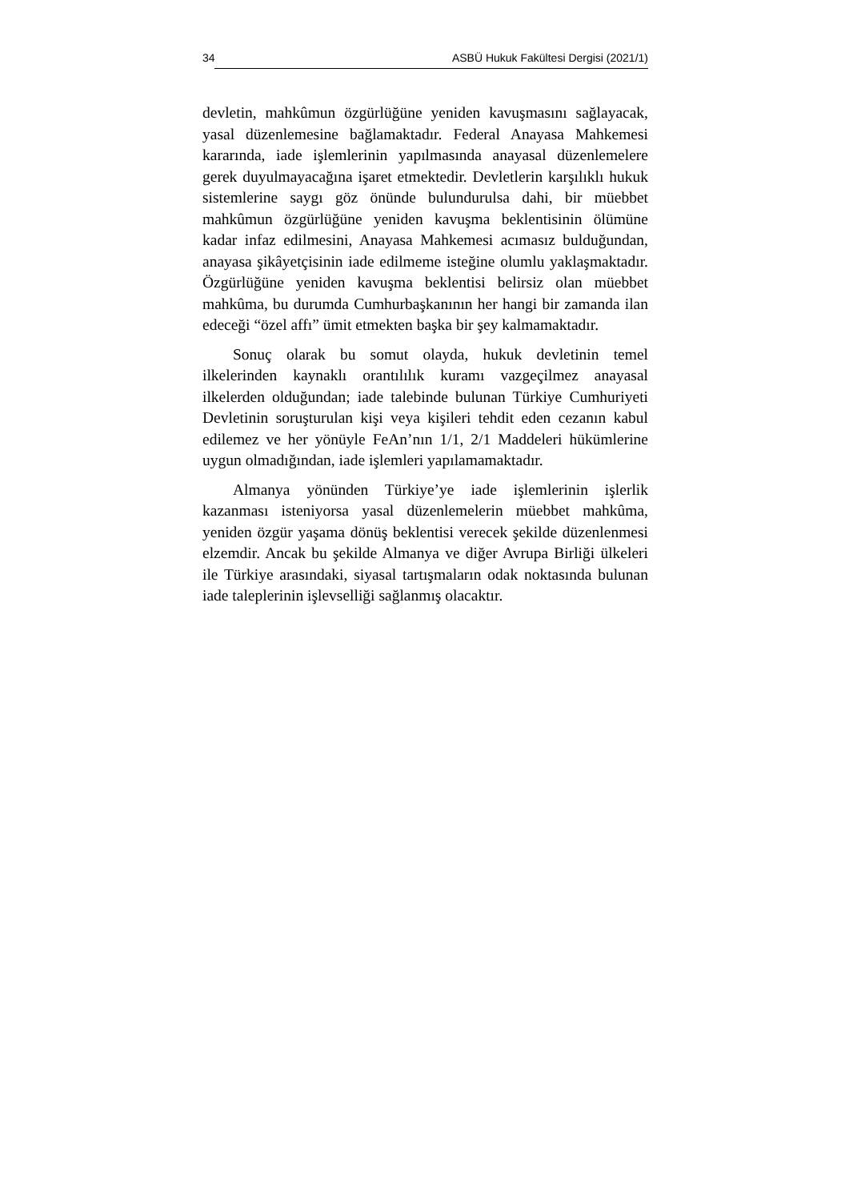34 ASBÜ Hukuk Fakültesi Dergisi (2021/1)
devletin, mahkûmun özgürlüğüne yeniden kavuşmasını sağlayacak, yasal düzenlemesine bağlamaktadır. Federal Anayasa Mahkemesi kararında, iade işlemlerinin yapılmasında anayasal düzenlemelere gerek duyulmayacağına işaret etmektedir. Devletlerin karşılıklı hukuk sistemlerine saygı göz önünde bulundurulsa dahi, bir müebbet mahkûmun özgürlüğüne yeniden kavuşma beklentisinin ölümüne kadar infaz edilmesini, Anayasa Mahkemesi acımasız bulduğundan, anayasa şikâyetçisinin iade edilmeme isteğine olumlu yaklaşmaktadır. Özgürlüğüne yeniden kavuşma beklentisi belirsiz olan müebbet mahkûma, bu durumda Cumhurbaşkanının her hangi bir zamanda ilan edeceği “özel affı” ümit etmekten başka bir şey kalmamaktadır.
Sonuç olarak bu somut olayda, hukuk devletinin temel ilkelerinden kaynaklı orantılılık kuramı vazgeçilmez anayasal ilkelerden olduğundan; iade talebinde bulunan Türkiye Cumhuriyeti Devletinin soruşturulan kişi veya kişileri tehdit eden cezanın kabul edilemez ve her yönüyle FeAn’nın 1/1, 2/1 Maddeleri hükümlerine uygun olmadığından, iade işlemleri yapılamamaktadır.
Almanya yönünden Türkiye’ye iade işlemlerinin işlerlik kazanması isteniyorsa yasal düzenlemelerin müebbet mahkûma, yeniden özgür yaşama dönüş beklentisi verecek şekilde düzenlenmesi elzemdir. Ancak bu şekilde Almanya ve diğer Avrupa Birliği ülkeleri ile Türkiye arasındaki, siyasal tartışmaların odak noktasında bulunan iade taleplerinin işlevselliği sağlanmış olacaktır.